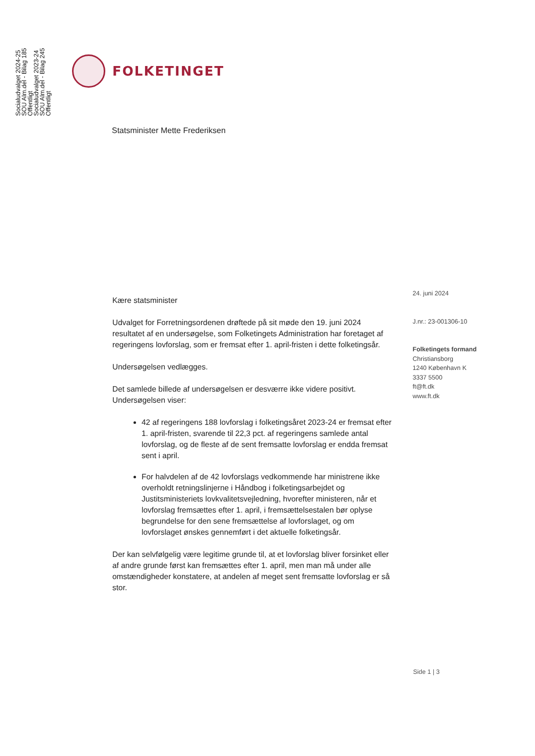Socialudvalget 2024-25
SOU Alm.del - Bilag 185
Offentligt
Socialudvalget 2023-24
SOU Alm.del - Bilag 245
Offentligt
FOLKETINGET
Statsminister Mette Frederiksen
Kære statsminister
Udvalget for Forretningsordenen drøftede på sit møde den 19. juni 2024 resultatet af en undersøgelse, som Folketingets Administration har foretaget af regeringens lovforslag, som er fremsat efter 1. april-fristen i dette folketingsår.
Undersøgelsen vedlægges.
Det samlede billede af undersøgelsen er desværre ikke videre positivt. Undersøgelsen viser:
42 af regeringens 188 lovforslag i folketingsåret 2023-24 er fremsat efter 1. april-fristen, svarende til 22,3 pct. af regeringens samlede antal lovforslag, og de fleste af de sent fremsatte lovforslag er endda fremsat sent i april.
For halvdelen af de 42 lovforslags vedkommende har ministrene ikke overholdt retningslinjerne i Håndbog i folketingsarbejdet og Justitsministeriets lovkvalitetsvejledning, hvorefter ministeren, når et lovforslag fremsættes efter 1. april, i fremsættelsestalen bør oplyse begrundelse for den sene fremsættelse af lovforslaget, og om lovforslaget ønskes gennemført i det aktuelle folketingsår.
Der kan selvfølgelig være legitime grunde til, at et lovforslag bliver forsinket eller af andre grunde først kan fremsættes efter 1. april, men man må under alle omstændigheder konstatere, at andelen af meget sent fremsatte lovforslag er så stor.
24. juni 2024
J.nr.: 23-001306-10
Folketingets formand
Christiansborg
1240 København K
3337 5500
ft@ft.dk
www.ft.dk
Side 1 | 3